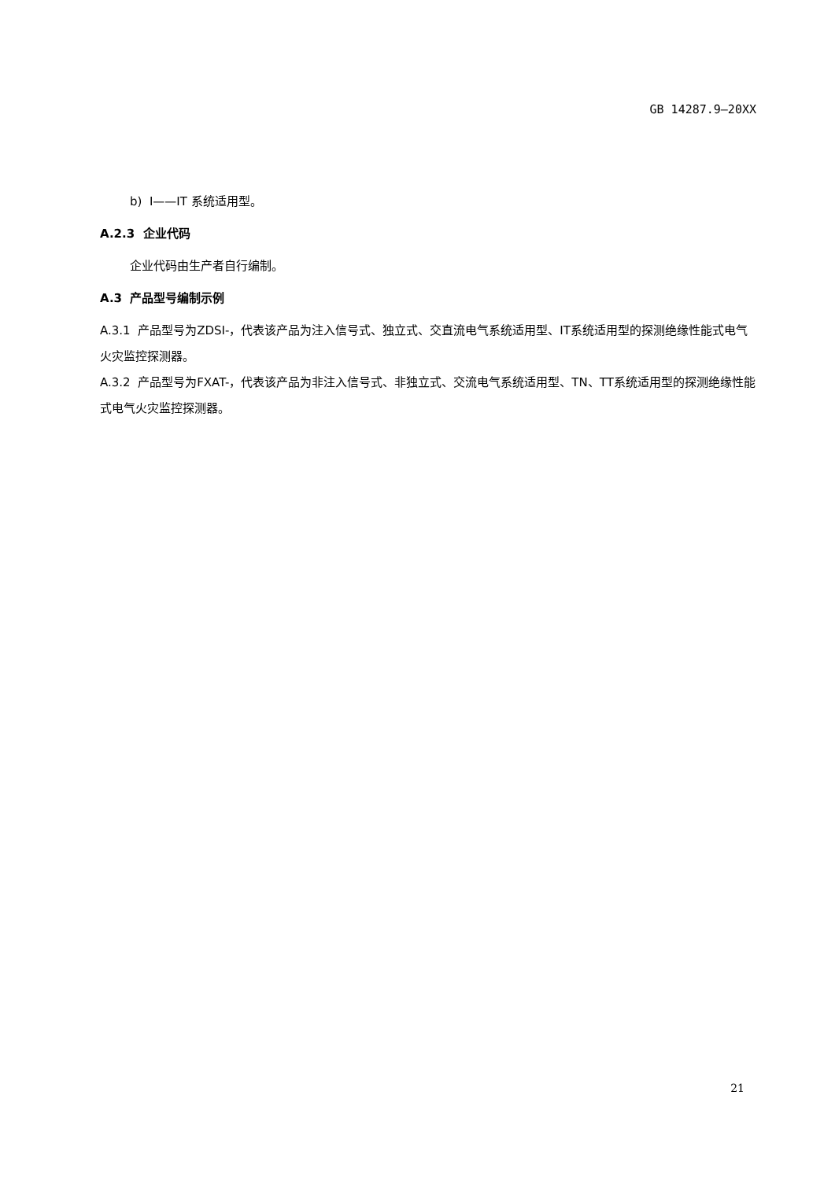GB 14287.9—20XX
b) I——IT 系统适用型。
A.2.3 企业代码
企业代码由生产者自行编制。
A.3 产品型号编制示例
A.3.1 产品型号为ZDSI-，代表该产品为注入信号式、独立式、交直流电气系统适用型、IT系统适用型的探测绝缘性能式电气火灾监控探测器。
A.3.2 产品型号为FXAT-，代表该产品为非注入信号式、非独立式、交流电气系统适用型、TN、TT系统适用型的探测绝缘性能式电气火灾监控探测器。
21